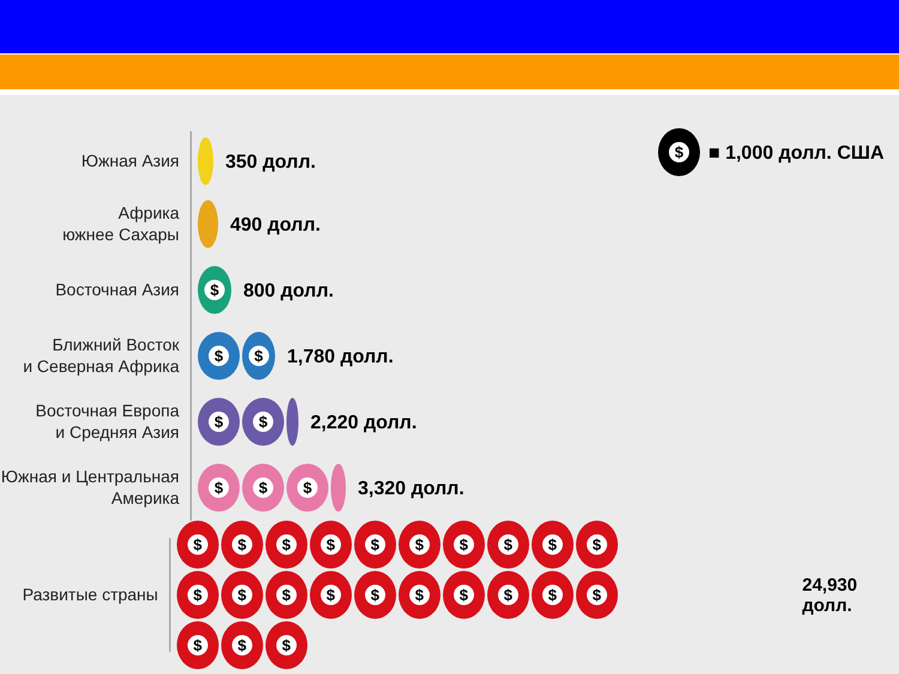$
■ 1,000 долл. США
Южная Азия
350 долл.
Африка
южнее Сахары
490 долл.
Восточная Азия
$
800 долл.
Ближний Восток
и Северная Африка
$
$
1,780 долл.
Восточная Европа
и Средняя Азия
$
$
2,220 долл.
Южная и Центральная
Америка
$
$
$
3,320 долл.
Развитые страны
$
$
$
$
$
$
$
$
$
$
$
$
$
$
$
$
$
$
$
$
$
$
$
24,930 долл.